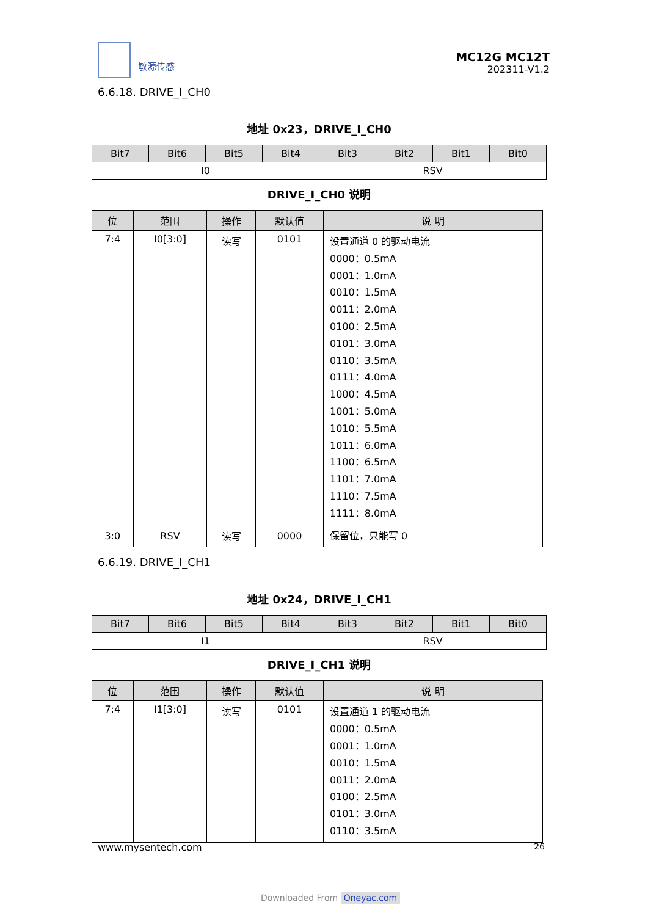敏源传感
MC12G MC12T
202311-V1.2
6.6.18. DRIVE_I_CH0
地址 0x23，DRIVE_I_CH0
| Bit7 | Bit6 | Bit5 | Bit4 | Bit3 | Bit2 | Bit1 | Bit0 |
| --- | --- | --- | --- | --- | --- | --- | --- |
| I0 | | | | RSV | | | |
DRIVE_I_CH0 说明
| 位 | 范围 | 操作 | 默认值 | 说 明 |
| --- | --- | --- | --- | --- |
| 7:4 | I0[3:0] | 读写 | 0101 | 设置通道 0 的驱动电流 0000：0.5mA 0001：1.0mA 0010：1.5mA 0011：2.0mA 0100：2.5mA 0101：3.0mA 0110：3.5mA 0111：4.0mA 1000：4.5mA 1001：5.0mA 1010：5.5mA 1011：6.0mA 1100：6.5mA 1101：7.0mA 1110：7.5mA 1111：8.0mA |
| 3:0 | RSV | 读写 | 0000 | 保留位，只能写 0 |
6.6.19. DRIVE_I_CH1
地址 0x24，DRIVE_I_CH1
| Bit7 | Bit6 | Bit5 | Bit4 | Bit3 | Bit2 | Bit1 | Bit0 |
| --- | --- | --- | --- | --- | --- | --- | --- |
| I1 | | | | RSV | | | |
DRIVE_I_CH1 说明
| 位 | 范围 | 操作 | 默认值 | 说 明 |
| --- | --- | --- | --- | --- |
| 7:4 | I1[3:0] | 读写 | 0101 | 设置通道 1 的驱动电流 0000：0.5mA 0001：1.0mA 0010：1.5mA 0011：2.0mA 0100：2.5mA 0101：3.0mA 0110：3.5mA |
www.mysentech.com 26
Downloaded From Oneyac.com